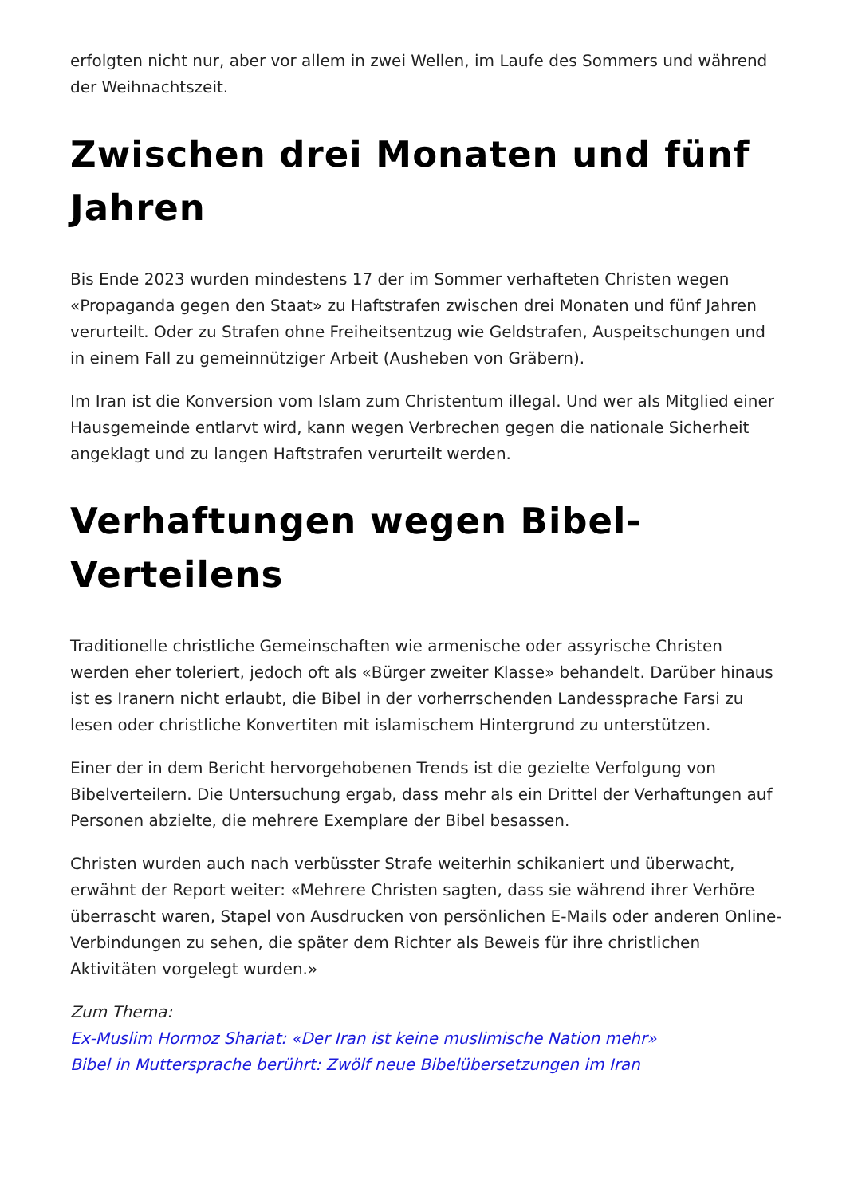erfolgten nicht nur, aber vor allem in zwei Wellen, im Laufe des Sommers und während der Weihnachtszeit.
Zwischen drei Monaten und fünf Jahren
Bis Ende 2023 wurden mindestens 17 der im Sommer verhafteten Christen wegen «Propaganda gegen den Staat» zu Haftstrafen zwischen drei Monaten und fünf Jahren verurteilt. Oder zu Strafen ohne Freiheitsentzug wie Geldstrafen, Auspeitschungen und in einem Fall zu gemeinnütziger Arbeit (Ausheben von Gräbern).
Im Iran ist die Konversion vom Islam zum Christentum illegal. Und wer als Mitglied einer Hausgemeinde entlarvt wird, kann wegen Verbrechen gegen die nationale Sicherheit angeklagt und zu langen Haftstrafen verurteilt werden.
Verhaftungen wegen Bibel-Verteilens
Traditionelle christliche Gemeinschaften wie armenische oder assyrische Christen werden eher toleriert, jedoch oft als «Bürger zweiter Klasse» behandelt. Darüber hinaus ist es Iranern nicht erlaubt, die Bibel in der vorherrschenden Landessprache Farsi zu lesen oder christliche Konvertiten mit islamischem Hintergrund zu unterstützen.
Einer der in dem Bericht hervorgehobenen Trends ist die gezielte Verfolgung von Bibelverteilern. Die Untersuchung ergab, dass mehr als ein Drittel der Verhaftungen auf Personen abzielte, die mehrere Exemplare der Bibel besassen.
Christen wurden auch nach verbüsster Strafe weiterhin schikaniert und überwacht, erwähnt der Report weiter: «Mehrere Christen sagten, dass sie während ihrer Verhöre überrascht waren, Stapel von Ausdrucken von persönlichen E-Mails oder anderen Online-Verbindungen zu sehen, die später dem Richter als Beweis für ihre christlichen Aktivitäten vorgelegt wurden.»
Zum Thema:
Ex-Muslim Hormoz Shariat: «Der Iran ist keine muslimische Nation mehr»
Bibel in Muttersprache berührt: Zwölf neue Bibelübersetzungen im Iran